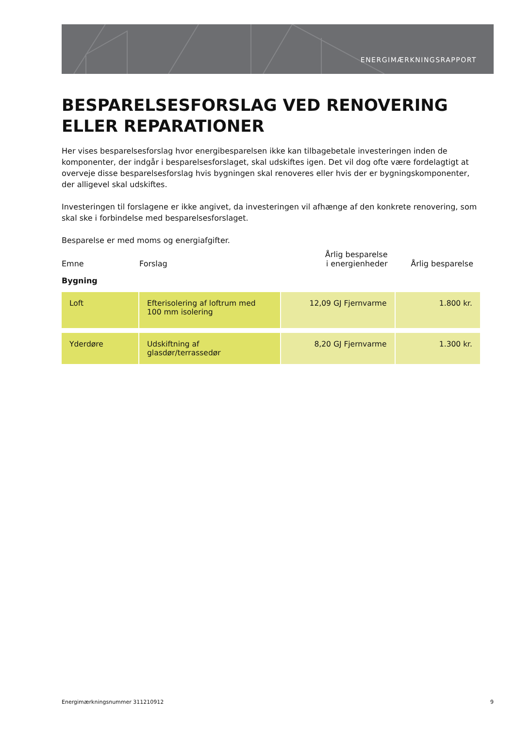ENERGIMÆRKNINGSRAPPORT
BESPARELSESFORSLAG VED RENOVERING ELLER REPARATIONER
Her vises besparelsesforslag hvor energibesparelsen ikke kan tilbagebetale investeringen inden de komponenter, der indgår i besparelsesforslaget, skal udskiftes igen. Det vil dog ofte være fordelagtigt at overveje disse besparelsesforslag hvis bygningen skal renoveres eller hvis der er bygningskomponenter, der alligevel skal udskiftes.
Investeringen til forslagene er ikke angivet, da investeringen vil afhænge af den konkrete renovering, som skal ske i forbindelse med besparelsesforslaget.
Besparelse er med moms og energiafgifter.
| Emne | Forslag | Årlig besparelse i energienheder | Årlig besparelse |
| --- | --- | --- | --- |
| Bygning | | | |
| Loft | Efterisolering af loftrum med 100 mm isolering | 12,09 GJ Fjernvarme | 1.800 kr. |
| Yderdøre | Udskiftning af glasdør/terrassedør | 8,20 GJ Fjernvarme | 1.300 kr. |
Energimærkningsnummer 311210912 9